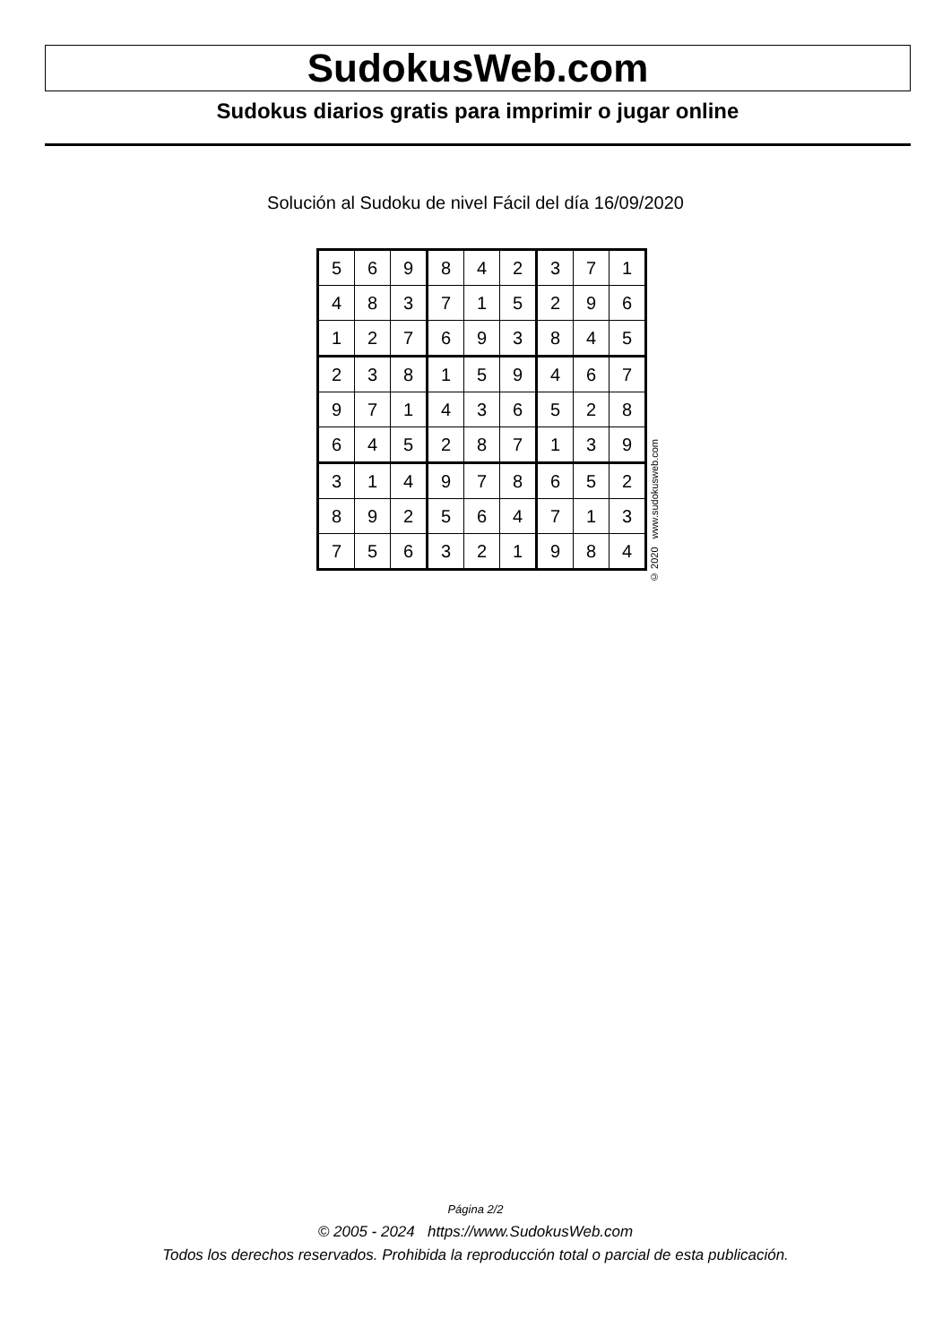SudokusWeb.com
Sudokus diarios gratis para imprimir o jugar online
Solución al Sudoku de nivel Fácil del día 16/09/2020
| 5 | 6 | 9 | 8 | 4 | 2 | 3 | 7 | 1 |
| 4 | 8 | 3 | 7 | 1 | 5 | 2 | 9 | 6 |
| 1 | 2 | 7 | 6 | 9 | 3 | 8 | 4 | 5 |
| 2 | 3 | 8 | 1 | 5 | 9 | 4 | 6 | 7 |
| 9 | 7 | 1 | 4 | 3 | 6 | 5 | 2 | 8 |
| 6 | 4 | 5 | 2 | 8 | 7 | 1 | 3 | 9 |
| 3 | 1 | 4 | 9 | 7 | 8 | 6 | 5 | 2 |
| 8 | 9 | 2 | 5 | 6 | 4 | 7 | 1 | 3 |
| 7 | 5 | 6 | 3 | 2 | 1 | 9 | 8 | 4 |
© 2020 www.sudokusweb.com
Página 2/2
© 2005 - 2024 https://www.SudokusWeb.com
Todos los derechos reservados. Prohibida la reproducción total o parcial de esta publicación.